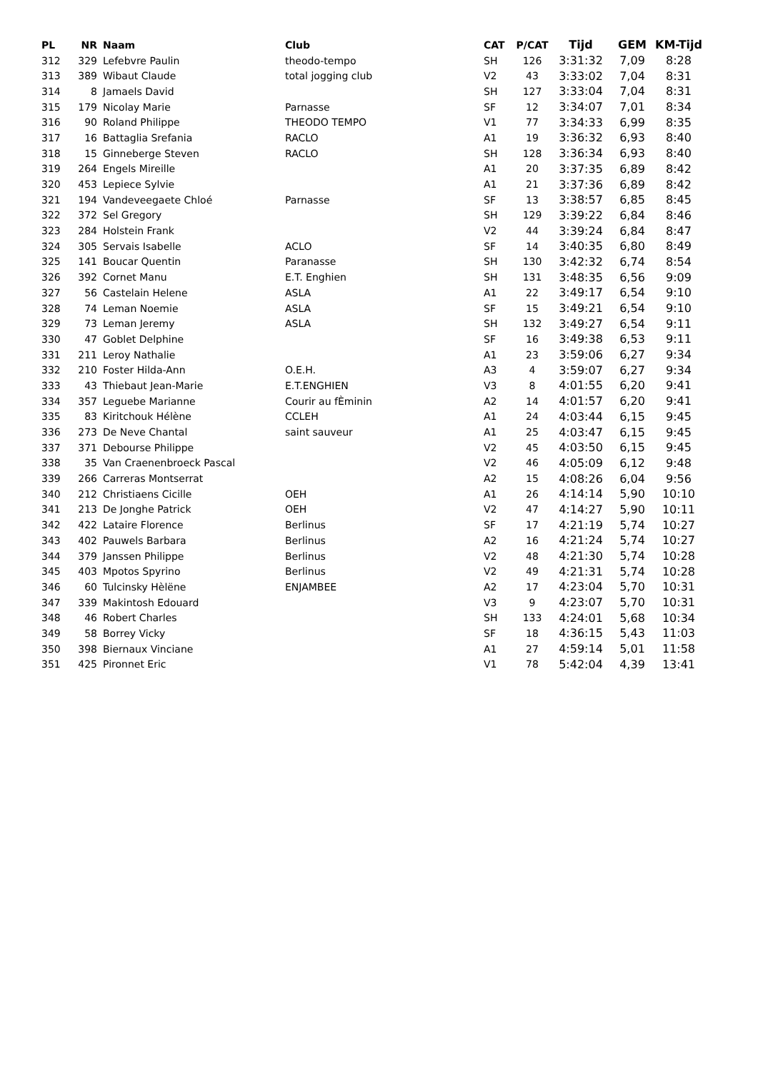| PL | NR | Naam | Club | CAT | P/CAT | Tijd | GEM | KM-Tijd |
| --- | --- | --- | --- | --- | --- | --- | --- | --- |
| 312 | 329 | Lefebvre Paulin | theodo-tempo | SH | 126 | 3:31:32 | 7,09 | 8:28 |
| 313 | 389 | Wibaut Claude | total jogging club | V2 | 43 | 3:33:02 | 7,04 | 8:31 |
| 314 | 8 | Jamaels David | | SH | 127 | 3:33:04 | 7,04 | 8:31 |
| 315 | 179 | Nicolay Marie | Parnasse | SF | 12 | 3:34:07 | 7,01 | 8:34 |
| 316 | 90 | Roland Philippe | THEODO TEMPO | V1 | 77 | 3:34:33 | 6,99 | 8:35 |
| 317 | 16 | Battaglia Srefania | RACLO | A1 | 19 | 3:36:32 | 6,93 | 8:40 |
| 318 | 15 | Ginneberge Steven | RACLO | SH | 128 | 3:36:34 | 6,93 | 8:40 |
| 319 | 264 | Engels Mireille | | A1 | 20 | 3:37:35 | 6,89 | 8:42 |
| 320 | 453 | Lepiece Sylvie | | A1 | 21 | 3:37:36 | 6,89 | 8:42 |
| 321 | 194 | Vandeveegaete Chloé | Parnasse | SF | 13 | 3:38:57 | 6,85 | 8:45 |
| 322 | 372 | Sel Gregory | | SH | 129 | 3:39:22 | 6,84 | 8:46 |
| 323 | 284 | Holstein Frank | | V2 | 44 | 3:39:24 | 6,84 | 8:47 |
| 324 | 305 | Servais Isabelle | ACLO | SF | 14 | 3:40:35 | 6,80 | 8:49 |
| 325 | 141 | Boucar Quentin | Paranasse | SH | 130 | 3:42:32 | 6,74 | 8:54 |
| 326 | 392 | Cornet Manu | E.T. Enghien | SH | 131 | 3:48:35 | 6,56 | 9:09 |
| 327 | 56 | Castelain Helene | ASLA | A1 | 22 | 3:49:17 | 6,54 | 9:10 |
| 328 | 74 | Leman Noemie | ASLA | SF | 15 | 3:49:21 | 6,54 | 9:10 |
| 329 | 73 | Leman Jeremy | ASLA | SH | 132 | 3:49:27 | 6,54 | 9:11 |
| 330 | 47 | Goblet Delphine | | SF | 16 | 3:49:38 | 6,53 | 9:11 |
| 331 | 211 | Leroy Nathalie | | A1 | 23 | 3:59:06 | 6,27 | 9:34 |
| 332 | 210 | Foster Hilda-Ann | O.E.H. | A3 | 4 | 3:59:07 | 6,27 | 9:34 |
| 333 | 43 | Thiebaut Jean-Marie | E.T.ENGHIEN | V3 | 8 | 4:01:55 | 6,20 | 9:41 |
| 334 | 357 | Leguebe Marianne | Courir au fÈminin | A2 | 14 | 4:01:57 | 6,20 | 9:41 |
| 335 | 83 | Kiritchouk Hélène | CCLEH | A1 | 24 | 4:03:44 | 6,15 | 9:45 |
| 336 | 273 | De Neve Chantal | saint sauveur | A1 | 25 | 4:03:47 | 6,15 | 9:45 |
| 337 | 371 | Debourse Philippe | | V2 | 45 | 4:03:50 | 6,15 | 9:45 |
| 338 | 35 | Van Craenenbroeck Pascal | | V2 | 46 | 4:05:09 | 6,12 | 9:48 |
| 339 | 266 | Carreras Montserrat | | A2 | 15 | 4:08:26 | 6,04 | 9:56 |
| 340 | 212 | Christiaens Cicille | OEH | A1 | 26 | 4:14:14 | 5,90 | 10:10 |
| 341 | 213 | De Jonghe Patrick | OEH | V2 | 47 | 4:14:27 | 5,90 | 10:11 |
| 342 | 422 | Lataire Florence | Berlinus | SF | 17 | 4:21:19 | 5,74 | 10:27 |
| 343 | 402 | Pauwels Barbara | Berlinus | A2 | 16 | 4:21:24 | 5,74 | 10:27 |
| 344 | 379 | Janssen Philippe | Berlinus | V2 | 48 | 4:21:30 | 5,74 | 10:28 |
| 345 | 403 | Mpotos Spyrino | Berlinus | V2 | 49 | 4:21:31 | 5,74 | 10:28 |
| 346 | 60 | Tulcinsky Hèlëne | ENJAMBEE | A2 | 17 | 4:23:04 | 5,70 | 10:31 |
| 347 | 339 | Makintosh Edouard | | V3 | 9 | 4:23:07 | 5,70 | 10:31 |
| 348 | 46 | Robert Charles | | SH | 133 | 4:24:01 | 5,68 | 10:34 |
| 349 | 58 | Borrey Vicky | | SF | 18 | 4:36:15 | 5,43 | 11:03 |
| 350 | 398 | Biernaux Vinciane | | A1 | 27 | 4:59:14 | 5,01 | 11:58 |
| 351 | 425 | Pironnet Eric | | V1 | 78 | 5:42:04 | 4,39 | 13:41 |